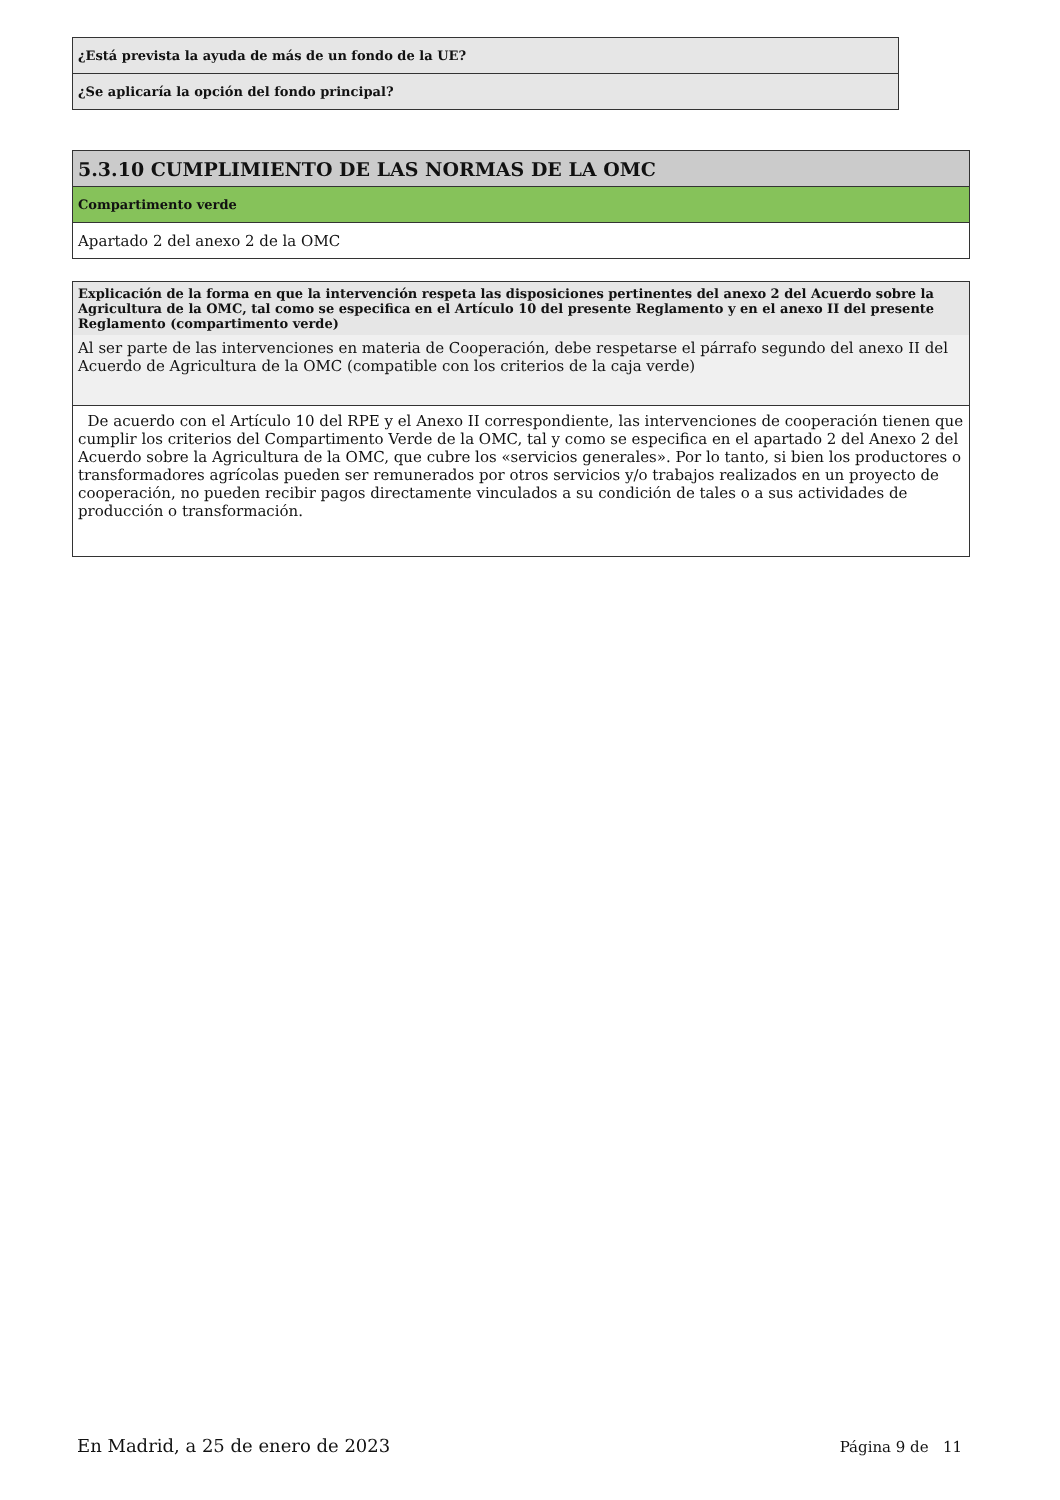| ¿Está prevista la ayuda de más de un fondo de la UE? |
| ¿Se aplicaría la opción del fondo principal? |
| 5.3.10 CUMPLIMIENTO DE LAS NORMAS DE LA OMC |
| Compartimento verde |
| Apartado 2 del anexo 2 de la OMC |
| Explicación de la forma en que la intervención respeta las disposiciones pertinentes del anexo 2 del Acuerdo sobre la Agricultura de la OMC, tal como se especifica en el Artículo 10 del presente Reglamento y en el anexo II del presente Reglamento (compartimento verde) |
| Al ser parte de las intervenciones en materia de Cooperación, debe respetarse el párrafo segundo del anexo II del Acuerdo de Agricultura de la OMC (compatible con los criterios de la caja verde) |
| De acuerdo con el Artículo 10 del RPE y el Anexo II correspondiente, las intervenciones de cooperación tienen que cumplir los criterios del Compartimento Verde de la OMC, tal y como se especifica en el apartado 2 del Anexo 2 del Acuerdo sobre la Agricultura de la OMC, que cubre los «servicios generales». Por lo tanto, si bien los productores o transformadores agrícolas pueden ser remunerados por otros servicios y/o trabajos realizados en un proyecto de cooperación, no pueden recibir pagos directamente vinculados a su condición de tales o a sus actividades de producción o transformación. |
En Madrid, a 25 de enero de 2023 Página 9 de 11